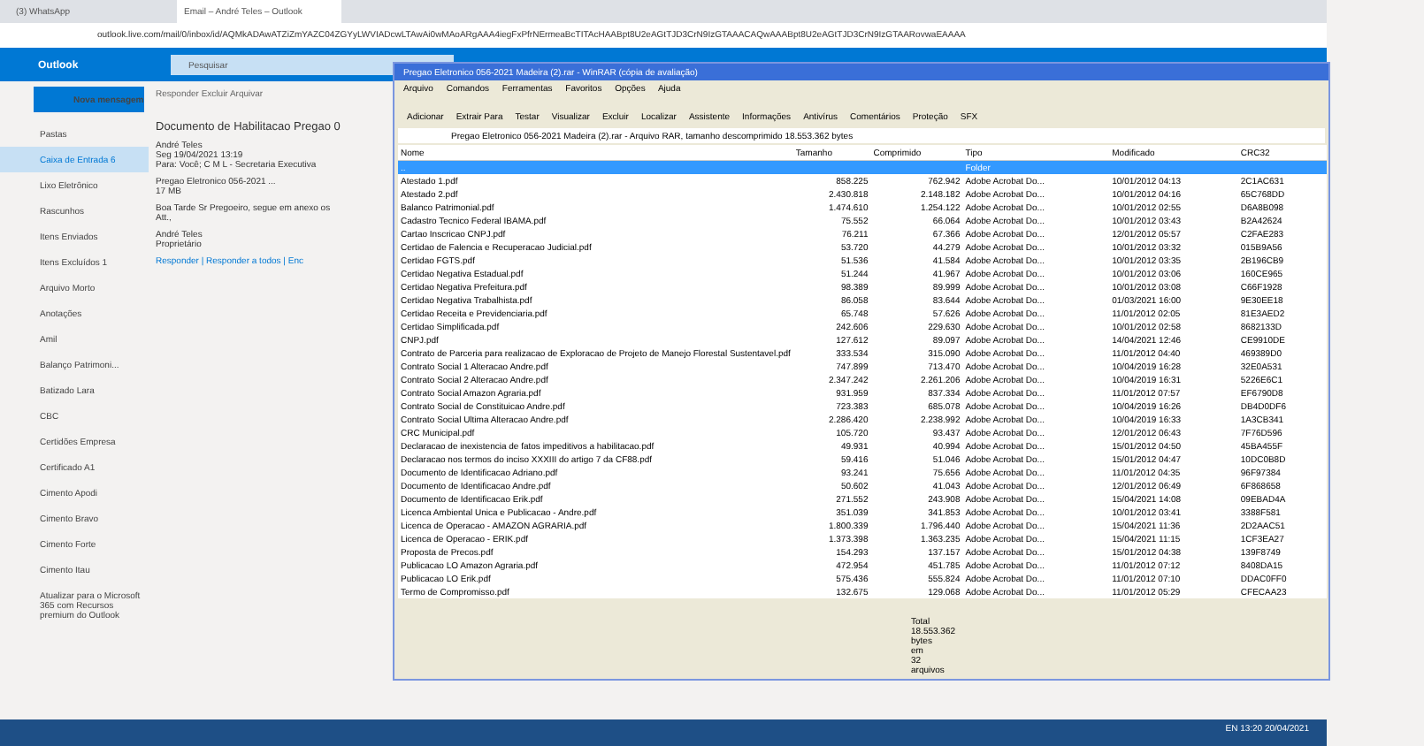(3) WhatsApp Email – André Teles – Outlook
outlook.live.com/mail/0/inbox/id/AQMkADAwATZiZmYAZC04ZGYyLWVIADcwLTAwAi0wMAoARgAAA4iegFxPfrNErmeaBcTITAcHAABpt8U2eAGtTJD3CrN9IzGTAAACAQwAAABpt8U2eAGtTJD3CrN9IzGTAARovwaEAAAA
Outlook
Pesquisar
Nova mensagem
Pastas
Caixa de Entrada 6
Lixo Eletrônico
Rascunhos
Itens Enviados
Itens Excluídos 1
Arquivo Morto
Anotações
Amil
Balanço Patrimoni...
Batizado Lara
CBC
Certidões Empresa
Certificado A1
Cimento Apodi
Cimento Bravo
Cimento Forte
Cimento Itau
Atualizar para o Microsoft 365 com Recursos premium do Outlook
Responder Excluir Arquivar
Documento de Habilitacao Pregao 0
André Teles
Seg 19/04/2021 13:19
Para: Você; C M L - Secretaria Executiva
Pregao Eletronico 056-2021 ...
17 MB
Boa Tarde Sr Pregoeiro, segue em anexo os
Att.,
André Teles
Proprietário
Responder | Responder a todos | Enc
Pregao Eletronico 056-2021 Madeira (2).rar - WinRAR (cópia de avaliação)
Arquivo Comandos Ferramentas Favoritos Opções Ajuda
Adicionar Extrair Para Testar Visualizar Excluir Localizar Assistente Informações Antivírus Comentários Proteção SFX
Pregao Eletronico 056-2021 Madeira (2).rar - Arquivo RAR, tamanho descomprimido 18.553.362 bytes
| Nome | Tamanho | Comprimido | Tipo | Modificado | CRC32 |
| --- | --- | --- | --- | --- | --- |
| .. | | | Folder | | |
| Atestado 1.pdf | 858.225 | 762.942 | Adobe Acrobat Do... | 10/01/2012 04:13 | 2C1AC631 |
| Atestado 2.pdf | 2.430.818 | 2.148.182 | Adobe Acrobat Do... | 10/01/2012 04:16 | 65C768DD |
| Balanco Patrimonial.pdf | 1.474.610 | 1.254.122 | Adobe Acrobat Do... | 10/01/2012 02:55 | D6A8B098 |
| Cadastro Tecnico Federal IBAMA.pdf | 75.552 | 66.064 | Adobe Acrobat Do... | 10/01/2012 03:43 | B2A42624 |
| Cartao Inscricao CNPJ.pdf | 76.211 | 67.366 | Adobe Acrobat Do... | 12/01/2012 05:57 | C2FAE283 |
| Certidao de Falencia e Recuperacao Judicial.pdf | 53.720 | 44.279 | Adobe Acrobat Do... | 10/01/2012 03:32 | 015B9A56 |
| Certidao FGTS.pdf | 51.536 | 41.584 | Adobe Acrobat Do... | 10/01/2012 03:35 | 2B196CB9 |
| Certidao Negativa Estadual.pdf | 51.244 | 41.967 | Adobe Acrobat Do... | 10/01/2012 03:06 | 160CE965 |
| Certidao Negativa Prefeitura.pdf | 98.389 | 89.999 | Adobe Acrobat Do... | 10/01/2012 03:08 | C66F1928 |
| Certidao Negativa Trabalhista.pdf | 86.058 | 83.644 | Adobe Acrobat Do... | 01/03/2021 16:00 | 9E30EE18 |
| Certidao Receita e Previdenciaria.pdf | 65.748 | 57.626 | Adobe Acrobat Do... | 11/01/2012 02:05 | 81E3AED2 |
| Certidao Simplificada.pdf | 242.606 | 229.630 | Adobe Acrobat Do... | 10/01/2012 02:58 | 8682133D |
| CNPJ.pdf | 127.612 | 89.097 | Adobe Acrobat Do... | 14/04/2021 12:46 | CE9910DE |
| Contrato de Parceria para realizacao de Exploracao de Projeto de Manejo Florestal Sustentavel.pdf | 333.534 | 315.090 | Adobe Acrobat Do... | 11/01/2012 04:40 | 469389D0 |
| Contrato Social 1 Alteracao Andre.pdf | 747.899 | 713.470 | Adobe Acrobat Do... | 10/04/2019 16:28 | 32E0A531 |
| Contrato Social 2 Alteracao Andre.pdf | 2.347.242 | 2.261.206 | Adobe Acrobat Do... | 10/04/2019 16:31 | 5226E6C1 |
| Contrato Social Amazon Agraria.pdf | 931.959 | 837.334 | Adobe Acrobat Do... | 11/01/2012 07:57 | EF6790D8 |
| Contrato Social de Constituicao Andre.pdf | 723.383 | 685.078 | Adobe Acrobat Do... | 10/04/2019 16:26 | DB4D0DF6 |
| Contrato Social Ultima Alteracao Andre.pdf | 2.286.420 | 2.238.992 | Adobe Acrobat Do... | 10/04/2019 16:33 | 1A3CB341 |
| CRC Municipal.pdf | 105.720 | 93.437 | Adobe Acrobat Do... | 12/01/2012 06:43 | 7F76D596 |
| Declaracao de inexistencia de fatos impeditivos a habilitacao.pdf | 49.931 | 40.994 | Adobe Acrobat Do... | 15/01/2012 04:50 | 45BA455F |
| Declaracao nos termos do inciso XXXIII do artigo 7 da CF88.pdf | 59.416 | 51.046 | Adobe Acrobat Do... | 15/01/2012 04:47 | 10DC0B8D |
| Documento de Identificacao Adriano.pdf | 93.241 | 75.656 | Adobe Acrobat Do... | 11/01/2012 04:35 | 96F97384 |
| Documento de Identificacao Andre.pdf | 50.602 | 41.043 | Adobe Acrobat Do... | 12/01/2012 06:49 | 6F868658 |
| Documento de Identificacao Erik.pdf | 271.552 | 243.908 | Adobe Acrobat Do... | 15/04/2021 14:08 | 09EBAD4A |
| Licenca Ambiental Unica e Publicacao - Andre.pdf | 351.039 | 341.853 | Adobe Acrobat Do... | 10/01/2012 03:41 | 3388F581 |
| Licenca de Operacao - AMAZON AGRARIA.pdf | 1.800.339 | 1.796.440 | Adobe Acrobat Do... | 15/04/2021 11:36 | 2D2AAC51 |
| Licenca de Operacao - ERIK.pdf | 1.373.398 | 1.363.235 | Adobe Acrobat Do... | 15/04/2021 11:15 | 1CF3EA27 |
| Proposta de Precos.pdf | 154.293 | 137.157 | Adobe Acrobat Do... | 15/01/2012 04:38 | 139F8749 |
| Publicacao LO Amazon Agraria.pdf | 472.954 | 451.785 | Adobe Acrobat Do... | 11/01/2012 07:12 | 8408DA15 |
| Publicacao LO Erik.pdf | 575.436 | 555.824 | Adobe Acrobat Do... | 11/01/2012 07:10 | DDAC0FF0 |
| Termo de Compromisso.pdf | 132.675 | 129.068 | Adobe Acrobat Do... | 11/01/2012 05:29 | CFECAA23 |
Total 18.553.362 bytes em 32 arquivos
EN 13:20 20/04/2021